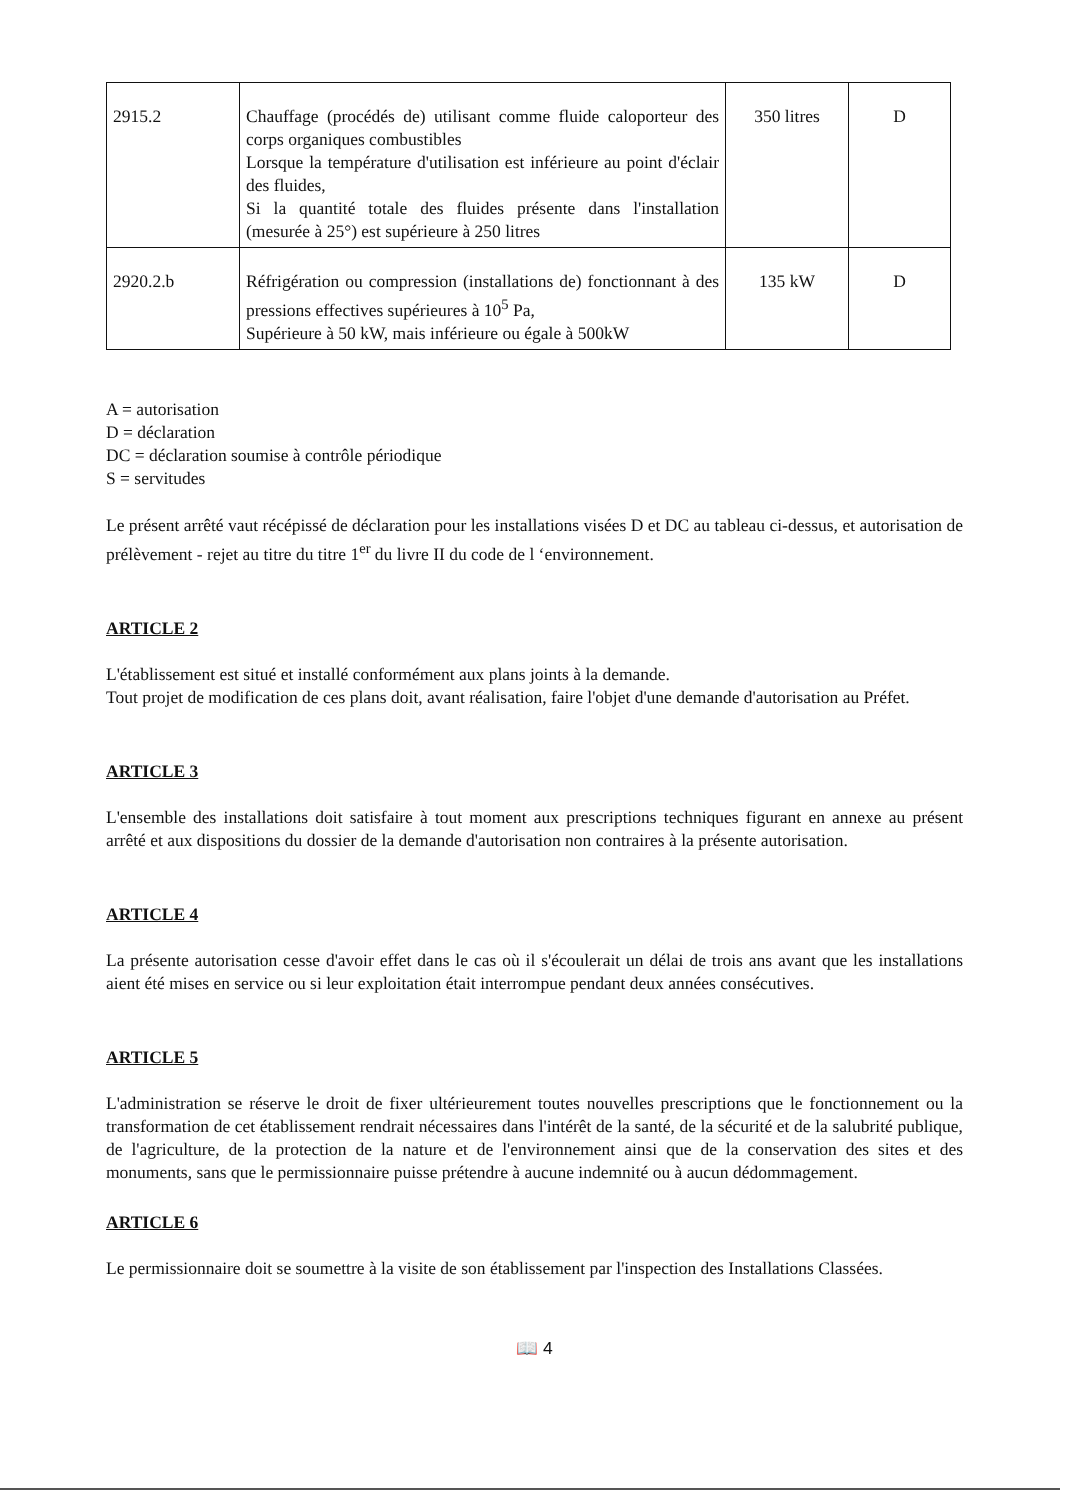| 2915.2 | Chauffage (procédés de) utilisant comme fluide caloporteur des corps organiques combustibles Lorsque la température d'utilisation est inférieure au point d'éclair des fluides, Si la quantité totale des fluides présente dans l'installation (mesurée à 25°) est supérieure à 250 litres | 350 litres | D |
| 2920.2.b | Réfrigération ou compression (installations de) fonctionnant à des pressions effectives supérieures à 10<sup>5</sup> Pa, Supérieure à 50 kW, mais inférieure ou égale à 500kW | 135 kW | D |
A = autorisation
D = déclaration
DC = déclaration soumise à contrôle périodique
S = servitudes
Le présent arrêté vaut récépissé de déclaration pour les installations visées D et DC au tableau ci-dessus, et autorisation de prélèvement - rejet au titre du titre 1<sup>er</sup> du livre II du code de l ‘environnement.
ARTICLE 2
L'établissement est situé et installé conformément aux plans joints à la demande.
Tout projet de modification de ces plans doit, avant réalisation, faire l'objet d'une demande d'autorisation au Préfet.
ARTICLE 3
L'ensemble des installations doit satisfaire à tout moment aux prescriptions techniques figurant en annexe au présent arrêté et aux dispositions du dossier de la demande d'autorisation non contraires à la présente autorisation.
ARTICLE 4
La présente autorisation cesse d'avoir effet dans le cas où il s'écoulerait un délai de trois ans avant que les installations aient été mises en service ou si leur exploitation était interrompue pendant deux années consécutives.
ARTICLE 5
L'administration se réserve le droit de fixer ultérieurement toutes nouvelles prescriptions que le fonctionnement ou la transformation de cet établissement rendrait nécessaires dans l'intérêt de la santé, de la sécurité et de la salubrité publique, de l'agriculture, de la protection de la nature et de l'environnement ainsi que de la conservation des sites et des monuments, sans que le permissionnaire puisse prétendre à aucune indemnité ou à aucun dédommagement.
ARTICLE 6
Le permissionnaire doit se soumettre à la visite de son établissement par l'inspection des Installations Classées.
📖 4